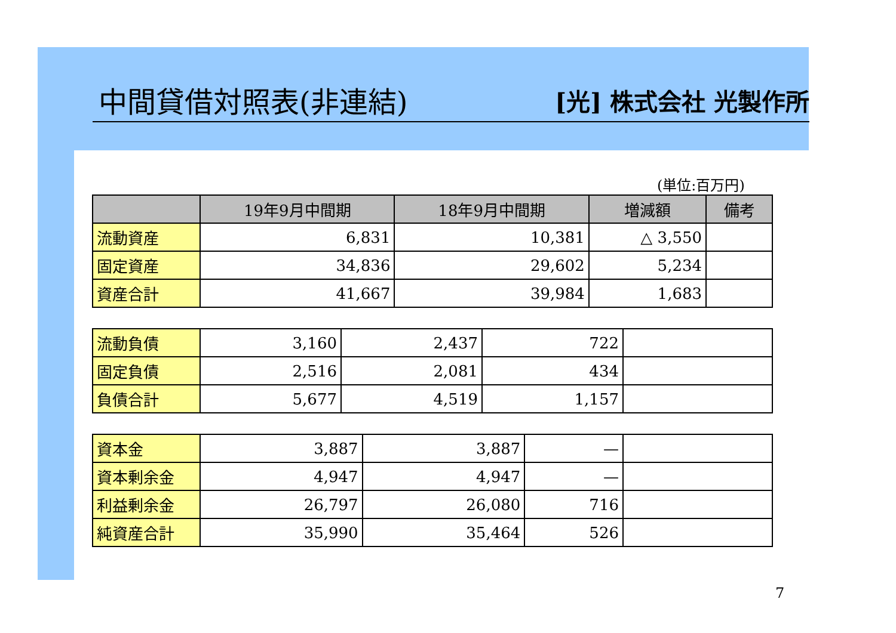中間貸借対照表(非連結)
[光] 株式会社 光製作所
(単位:百万円)
| | 19年9月中間期 | 18年9月中間期 | 増減額 | 備考 |
| --- | --- | --- | --- | --- |
| 流動資産 | 6,831 | 10,381 | △ 3,550 | |
| 固定資産 | 34,836 | 29,602 | 5,234 | |
| 資産合計 | 41,667 | 39,984 | 1,683 | |
| 流動負債 | 3,160 | 2,437 | 722 | |
| 固定負債 | 2,516 | 2,081 | 434 | |
| 負債合計 | 5,677 | 4,519 | 1,157 | |
| 資本金 | 3,887 | 3,887 | — | |
| 資本剰余金 | 4,947 | 4,947 | — | |
| 利益剰余金 | 26,797 | 26,080 | 716 | |
| 純資産合計 | 35,990 | 35,464 | 526 | |
7